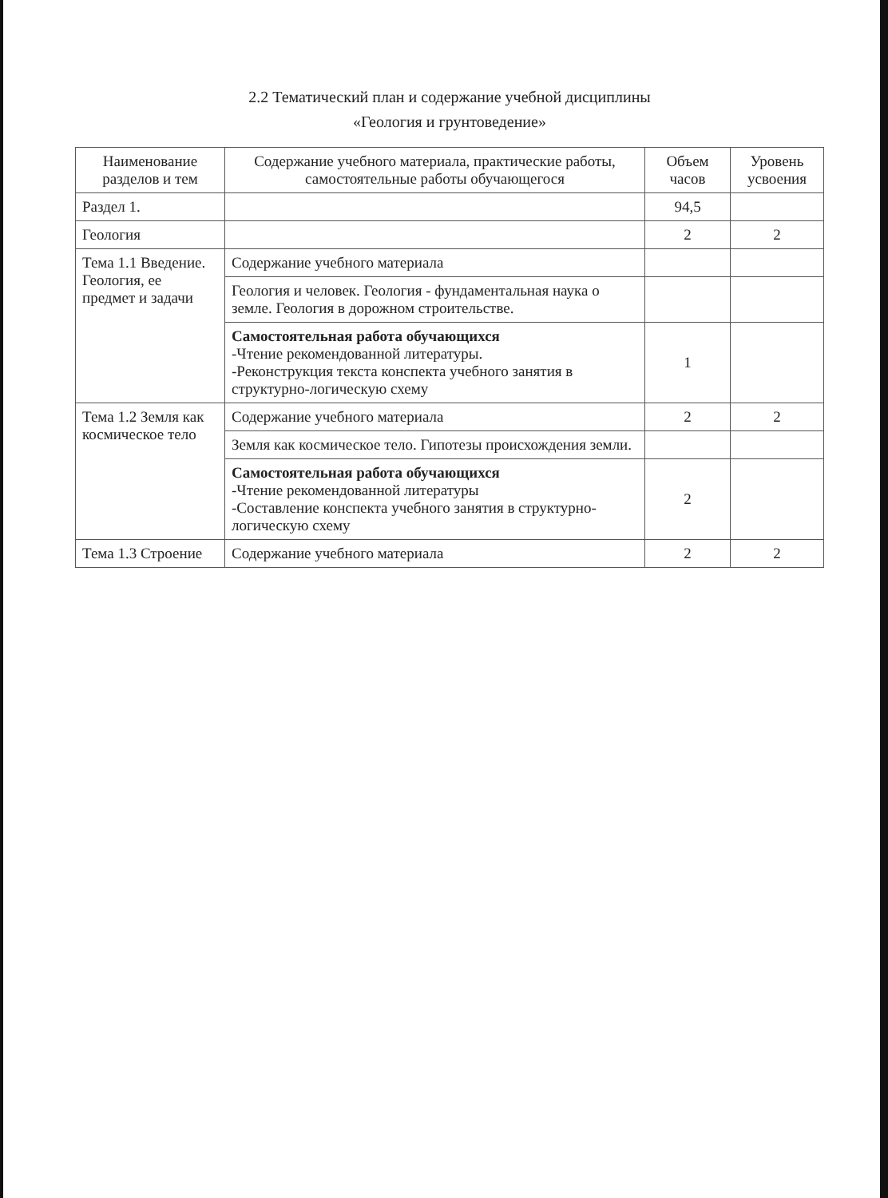2.2 Тематический план и содержание учебной дисциплины
«Геология и грунтоведение»
| Наименование разделов и тем | Содержание учебного материала, практические работы, самостоятельные работы обучающегося | Объем часов | Уровень усвоения |
| --- | --- | --- | --- |
| Раздел 1. | | 94,5 | |
| Геология | | 2 | 2 |
| Тема 1.1 Введение. Геология, ее предмет и задачи | Содержание учебного материала | | |
| | Геология и человек. Геология - фундаментальная наука о земле. Геология в дорожном строительстве. | | |
| | Самостоятельная работа обучающихся -Чтение рекомендованной литературы. -Реконструкция текста конспекта учебного занятия в структурно-логическую схему | 1 | |
| Тема 1.2 Земля как космическое тело | Содержание учебного материала | 2 | 2 |
| | Земля как космическое тело. Гипотезы происхождения земли. | | |
| | Самостоятельная работа обучающихся -Чтение рекомендованной литературы -Составление конспекта учебного занятия в структурно-логическую схему | 2 | |
| Тема 1.3 Строение | Содержание учебного материала | 2 | 2 |